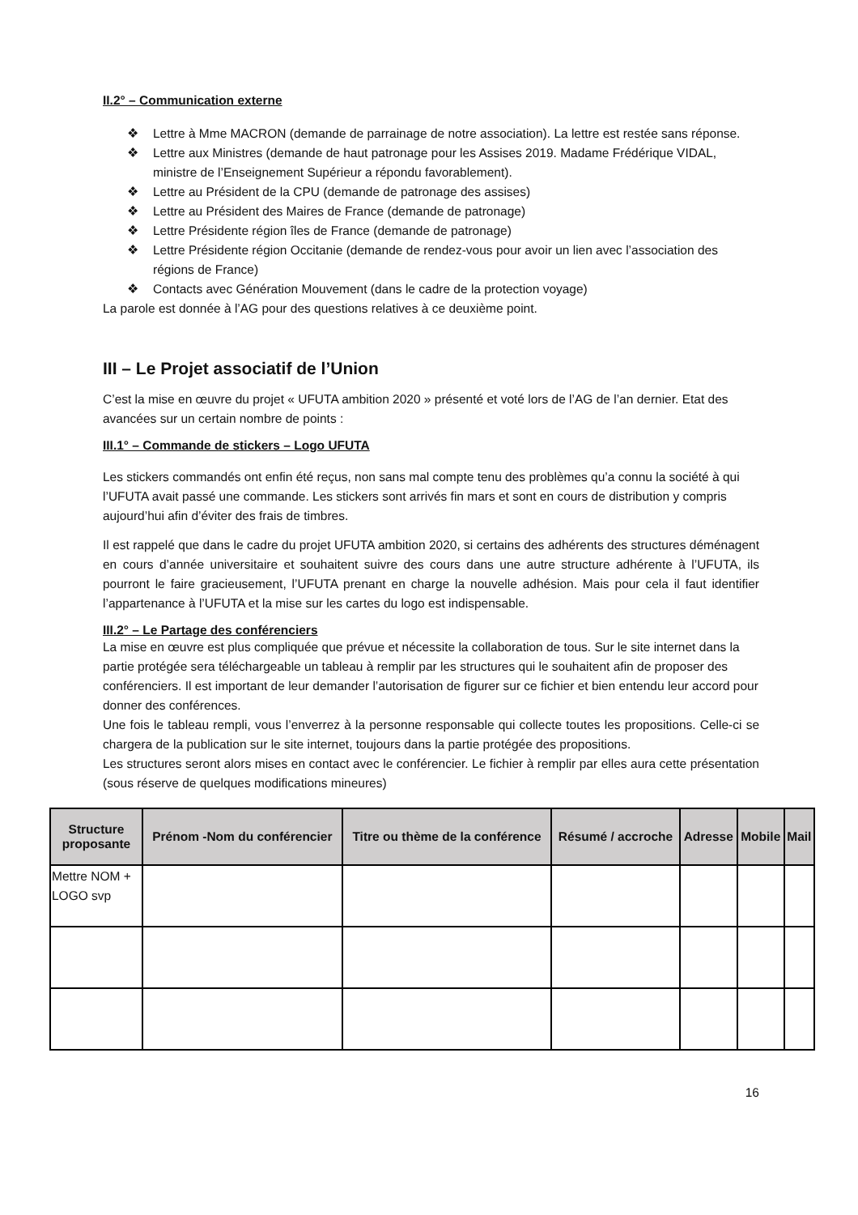II.2° – Communication externe
❖ Lettre à Mme MACRON (demande de parrainage de notre association). La lettre est restée sans réponse.
❖ Lettre aux Ministres (demande de haut patronage pour les Assises 2019. Madame Frédérique VIDAL, ministre de l’Enseignement Supérieur a répondu favorablement).
❖ Lettre au Président de la CPU (demande de patronage des assises)
❖ Lettre au Président des Maires de France (demande de patronage)
❖ Lettre Présidente région îles de France (demande de patronage)
❖ Lettre Présidente région Occitanie (demande de rendez-vous pour avoir un lien avec l’association des régions de France)
❖ Contacts avec Génération Mouvement (dans le cadre de la protection voyage)
La parole est donnée à l’AG pour des questions relatives à ce deuxième point.
III – Le Projet associatif de l’Union
C’est la mise en œuvre du projet « UFUTA ambition 2020 » présenté et voté lors de l’AG de l’an dernier. Etat des avancées sur un certain nombre de points :
III.1° – Commande de stickers – Logo UFUTA
Les stickers commandés ont enfin été reçus, non sans mal compte tenu des problèmes qu’a connu la société à qui l’UFUTA avait passé une commande. Les stickers sont arrivés fin mars et sont en cours de distribution y compris aujourd’hui afin d’éviter des frais de timbres.
Il est rappelé que dans le cadre du projet UFUTA ambition 2020, si certains des adhérents des structures déménagent en cours d’année universitaire et souhaitent suivre des cours dans une autre structure adhérente à l’UFUTA, ils pourront le faire gracieusement, l’UFUTA prenant en charge la nouvelle adhésion. Mais pour cela il faut identifier l’appartenance à l’UFUTA et la mise sur les cartes du logo est indispensable.
III.2° – Le Partage des conférenciers
La mise en œuvre est plus compliquée que prévue et nécessite la collaboration de tous. Sur le site internet dans la partie protégée sera téléchargeable un tableau à remplir par les structures qui le souhaitent afin de proposer des conférenciers. Il est important de leur demander l’autorisation de figurer sur ce fichier et bien entendu leur accord pour donner des conférences.
Une fois le tableau rempli, vous l’enverrez à la personne responsable qui collecte toutes les propositions. Celle-ci se chargera de la publication sur le site internet, toujours dans la partie protégée des propositions.
Les structures seront alors mises en contact avec le conférencier. Le fichier à remplir par elles aura cette présentation (sous réserve de quelques modifications mineures)
| Structure proposante | Prénom -Nom du conférencier | Titre ou thème de la conférence | Résumé / accroche | Adresse | Mobile | Mail |
| --- | --- | --- | --- | --- | --- | --- |
| Mettre NOM + LOGO svp | | | | | | |
16